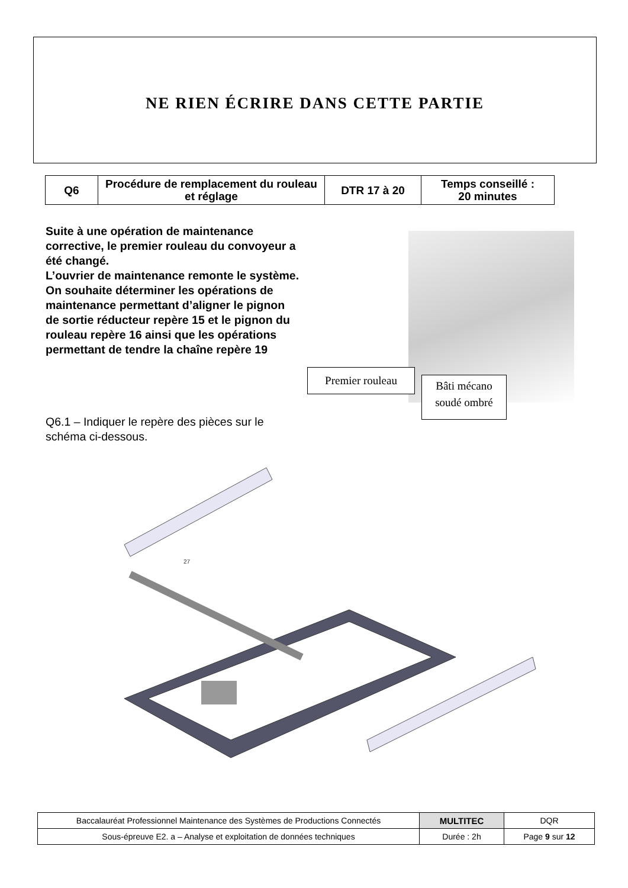NE RIEN ÉCRIRE DANS CETTE PARTIE
| Q6 | Procédure de remplacement du rouleau et réglage | DTR 17 à 20 | Temps conseillé : 20 minutes |
Suite à une opération de maintenance corrective, le premier rouleau du convoyeur a été changé.
L’ouvrier de maintenance remonte le système.
On souhaite déterminer les opérations de maintenance permettant d’aligner le pignon de sortie réducteur repère 15 et le pignon du rouleau repère 16 ainsi que les opérations permettant de tendre la chaîne repère 19
Q6.1 – Indiquer le repère des pièces sur le schéma ci-dessous.
Premier rouleau
Bâti mécano
soudé ombré
27
| Baccalauréat Professionnel Maintenance des Systèmes de Productions Connectés | MULTITEC | DQR |
| Sous-épreuve E2. a – Analyse et exploitation de données techniques | Durée : 2h | Page 9 sur 12 |